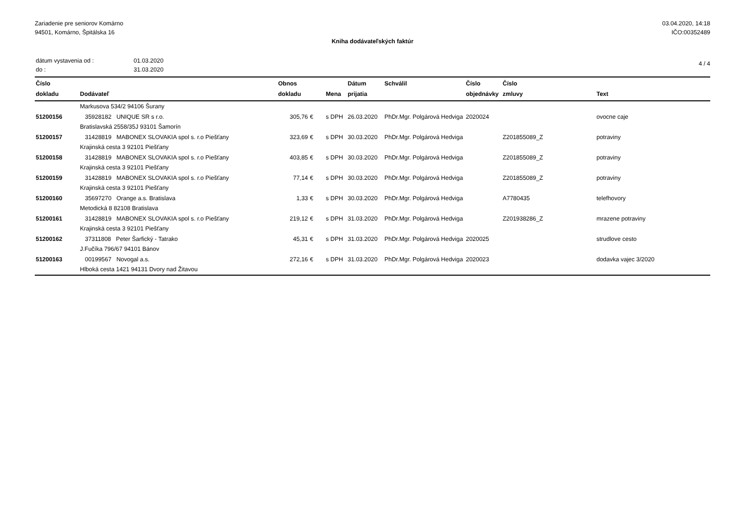Zariadenie pre seniorov Komárno
94501, Komárno, Špitálska 16
03.04.2020, 14:18
IČO:00352489
Kniha dodávateľských faktúr
| dátum vystavenia od : | 01.03.2020 |
| do : | 31.03.2020 |
4 / 4
| Číslo dokladu | Dodávateľ | Obnos dokladu | | Mena | Dátum prijatia | Schválil | Číslo objednávky | Číslo zmluvy | Text |
| --- | --- | --- | --- | --- | --- | --- | --- | --- | --- |
| | Markusova 534/2 94106 Šurany | | | | | | | | |
| 51200156 | 35928182 UNIQUE SR s r.o. | 305,76 | € | s DPH | 26.03.2020 | PhDr.Mgr. Polgárová Hedviga | 2020024 | | ovocne caje |
| | Bratislavská 2558/35J 93101 Šamorín | | | | | | | | |
| 51200157 | 31428819 MABONEX SLOVAKIA spol s. r.o Piešťany | 323,69 | € | s DPH | 30.03.2020 | PhDr.Mgr. Polgárová Hedviga | | Z201855089_Z | potraviny |
| | Krajinská cesta 3 92101 Piešťany | | | | | | | | |
| 51200158 | 31428819 MABONEX SLOVAKIA spol s. r.o Piešťany | 403,85 | € | s DPH | 30.03.2020 | PhDr.Mgr. Polgárová Hedviga | | Z201855089_Z | potraviny |
| | Krajinská cesta 3 92101 Piešťany | | | | | | | | |
| 51200159 | 31428819 MABONEX SLOVAKIA spol s. r.o Piešťany | 77,14 | € | s DPH | 30.03.2020 | PhDr.Mgr. Polgárová Hedviga | | Z201855089_Z | potraviny |
| | Krajinská cesta 3 92101 Piešťany | | | | | | | | |
| 51200160 | 35697270 Orange a.s. Bratislava | 1,33 | € | s DPH | 30.03.2020 | PhDr.Mgr. Polgárová Hedviga | | A7780435 | telefhovory |
| | Metodická 8 82108 Bratislava | | | | | | | | |
| 51200161 | 31428819 MABONEX SLOVAKIA spol s. r.o Piešťany | 219,12 | € | s DPH | 31.03.2020 | PhDr.Mgr. Polgárová Hedviga | | Z201938286_Z | mrazene potraviny |
| | Krajinská cesta 3 92101 Piešťany | | | | | | | | |
| 51200162 | 37311808 Peter Šarfický - Tatrako | 45,31 | € | s DPH | 31.03.2020 | PhDr.Mgr. Polgárová Hedviga | 2020025 | | strudlove cesto |
| | J.Fučíka 796/67 94101 Bánov | | | | | | | | |
| 51200163 | 00199567 Novogal a.s. | 272,16 | € | s DPH | 31.03.2020 | PhDr.Mgr. Polgárová Hedviga | 2020023 | | dodavka vajec 3/2020 |
| | Hlboká cesta 1421 94131 Dvory nad Žitavou | | | | | | | | |